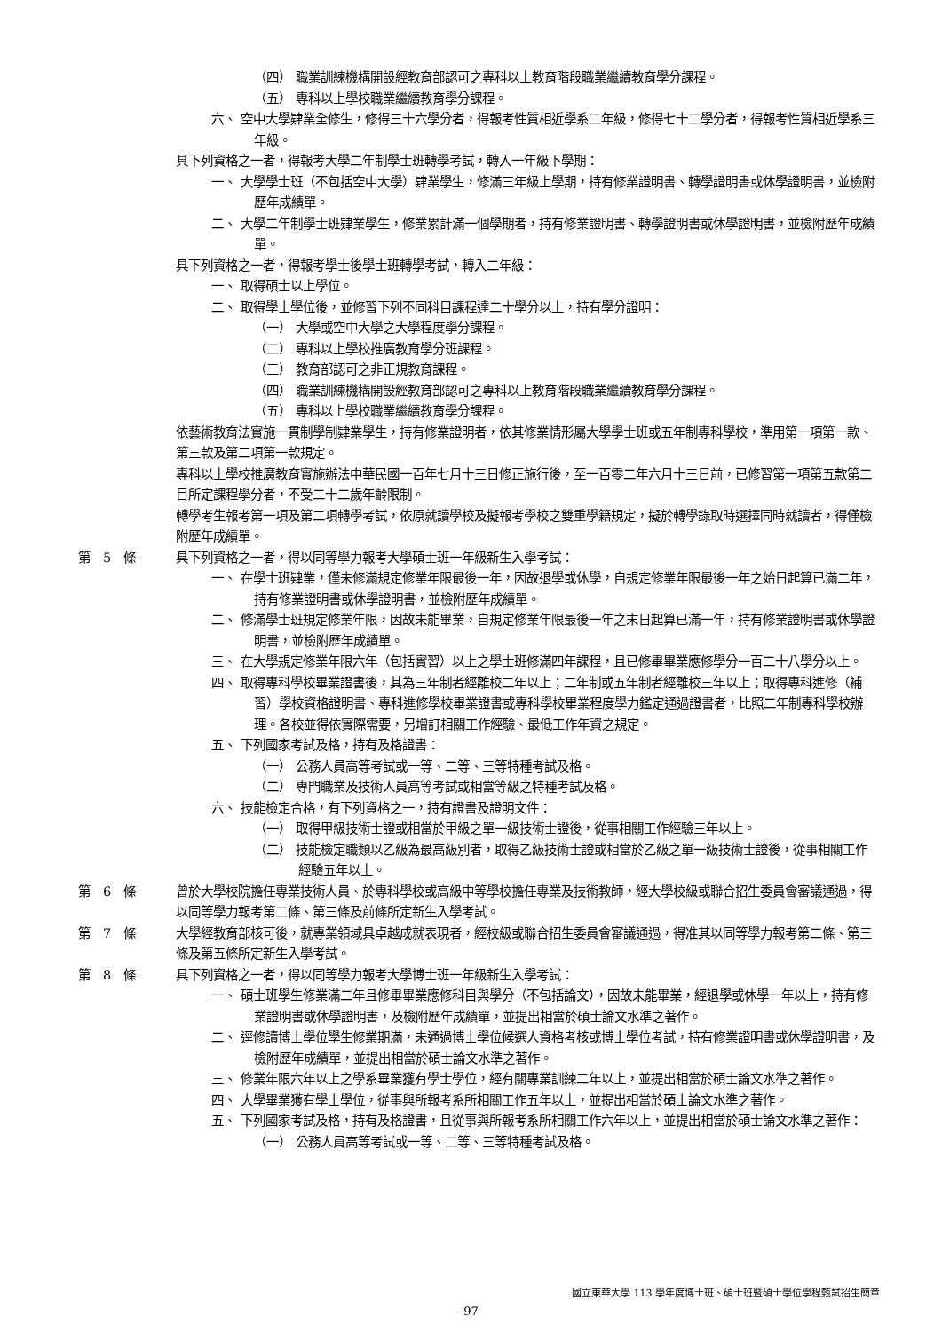（四） 職業訓練機構開設經教育部認可之專科以上教育階段職業繼續教育學分課程。
（五） 專科以上學校職業繼續教育學分課程。
六、 空中大學肄業全修生，修得三十六學分者，得報考性質相近學系二年級，修得七十二學分者，得報考性質相近學系三年級。
具下列資格之一者，得報考大學二年制學士班轉學考試，轉入一年級下學期：
一、 大學學士班（不包括空中大學）肄業學生，修滿三年級上學期，持有修業證明書、轉學證明書或休學證明書，並檢附歷年成績單。
二、 大學二年制學士班肄業學生，修業累計滿一個學期者，持有修業證明書、轉學證明書或休學證明書，並檢附歷年成績單。
具下列資格之一者，得報考學士後學士班轉學考試，轉入二年級：
一、 取得碩士以上學位。
二、 取得學士學位後，並修習下列不同科目課程達二十學分以上，持有學分證明：
（一） 大學或空中大學之大學程度學分課程。
（二） 專科以上學校推廣教育學分班課程。
（三） 教育部認可之非正規教育課程。
（四） 職業訓練機構開設經教育部認可之專科以上教育階段職業繼續教育學分課程。
（五） 專科以上學校職業繼續教育學分課程。
依藝術教育法實施一貫制學制肄業學生，持有修業證明者，依其修業情形屬大學學士班或五年制專科學校，準用第一項第一款、第三款及第二項第一款規定。
專科以上學校推廣教育實施辦法中華民國一百年七月十三日修正施行後，至一百零二年六月十三日前，已修習第一項第五款第二目所定課程學分者，不受二十二歲年齡限制。
轉學考生報考第一項及第二項轉學考試，依原就讀學校及擬報考學校之雙重學籍規定，擬於轉學錄取時選擇同時就讀者，得僅檢附歷年成績單。
第　5　條 具下列資格之一者，得以同等學力報考大學碩士班一年級新生入學考試：
一、 在學士班肄業，僅未修滿規定修業年限最後一年，因故退學或休學，自規定修業年限最後一年之始日起算已滿二年，持有修業證明書或休學證明書，並檢附歷年成績單。
二、 修滿學士班規定修業年限，因故未能畢業，自規定修業年限最後一年之末日起算已滿一年，持有修業證明書或休學證明書，並檢附歷年成績單。
三、 在大學規定修業年限六年（包括實習）以上之學士班修滿四年課程，且已修畢畢業應修學分一百二十八學分以上。
四、 取得專科學校畢業證書後，其為三年制者經離校二年以上；二年制或五年制者經離校三年以上；取得專科進修（補習）學校資格證明書、專科進修學校畢業證書或專科學校畢業程度學力鑑定通過證書者，比照二年制專科學校辦理。各校並得依實際需要，另增訂相關工作經驗、最低工作年資之規定。
五、 下列國家考試及格，持有及格證書：
（一） 公務人員高等考試或一等、二等、三等特種考試及格。
（二） 專門職業及技術人員高等考試或相當等級之特種考試及格。
六、 技能檢定合格，有下列資格之一，持有證書及證明文件：
（一） 取得甲級技術士證或相當於甲級之單一級技術士證後，從事相關工作經驗三年以上。
（二） 技能檢定職類以乙級為最高級別者，取得乙級技術士證或相當於乙級之單一級技術士證後，從事相關工作經驗五年以上。
第　6　條 曾於大學校院擔任專業技術人員、於專科學校或高級中等學校擔任專業及技術教師，經大學校級或聯合招生委員會審議通過，得以同等學力報考第二條、第三條及前條所定新生入學考試。
第　7　條 大學經教育部核可後，就專業領域具卓越成就表現者，經校級或聯合招生委員會審議通過，得准其以同等學力報考第二條、第三條及第五條所定新生入學考試。
第　8　條 具下列資格之一者，得以同等學力報考大學博士班一年級新生入學考試：
一、 碩士班學生修業滿二年且修畢畢業應修科目與學分（不包括論文），因故未能畢業，經退學或休學一年以上，持有修業證明書或休學證明書，及檢附歷年成績單，並提出相當於碩士論文水準之著作。
二、 逕修讀博士學位學生修業期滿，未通過博士學位候選人資格考核或博士學位考試，持有修業證明書或休學證明書，及檢附歷年成績單，並提出相當於碩士論文水準之著作。
三、 修業年限六年以上之學系畢業獲有學士學位，經有關專業訓練二年以上，並提出相當於碩士論文水準之著作。
四、 大學畢業獲有學士學位，從事與所報考系所相關工作五年以上，並提出相當於碩士論文水準之著作。
五、 下列國家考試及格，持有及格證書，且從事與所報考系所相關工作六年以上，並提出相當於碩士論文水準之著作：
（一） 公務人員高等考試或一等、二等、三等特種考試及格。
國立東華大學 113 學年度博士班、碩士班暨碩士學位學程甄試招生簡章
-97-